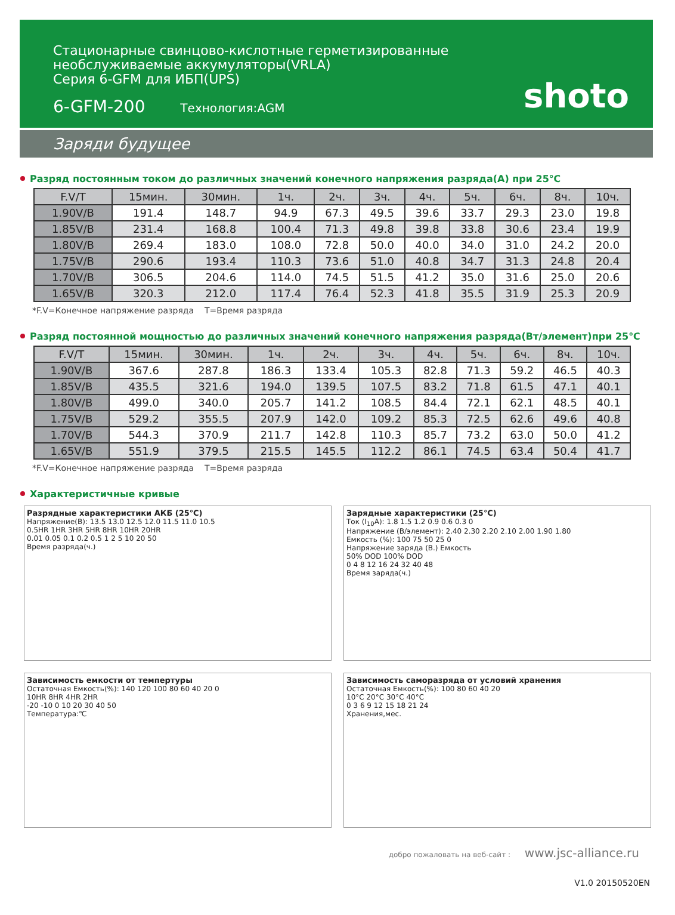Стационарные свинцово-кислотные герметизированные
необслуживаемые аккумуляторы(VRLA)
Серия 6-GFM для ИБП(UPS)
6-GFM-200 Технология:AGM
shoto
Заряди будущее
Разряд постоянным током до различных значений конечного напряжения разряда(А) при 25℃
| F.V/T | 15мин. | 30мин. | 1ч. | 2ч. | 3ч. | 4ч. | 5ч. | 6ч. | 8ч. | 10ч. |
| --- | --- | --- | --- | --- | --- | --- | --- | --- | --- | --- |
| 1.90V/B | 191.4 | 148.7 | 94.9 | 67.3 | 49.5 | 39.6 | 33.7 | 29.3 | 23.0 | 19.8 |
| 1.85V/B | 231.4 | 168.8 | 100.4 | 71.3 | 49.8 | 39.8 | 33.8 | 30.6 | 23.4 | 19.9 |
| 1.80V/B | 269.4 | 183.0 | 108.0 | 72.8 | 50.0 | 40.0 | 34.0 | 31.0 | 24.2 | 20.0 |
| 1.75V/B | 290.6 | 193.4 | 110.3 | 73.6 | 51.0 | 40.8 | 34.7 | 31.3 | 24.8 | 20.4 |
| 1.70V/B | 306.5 | 204.6 | 114.0 | 74.5 | 51.5 | 41.2 | 35.0 | 31.6 | 25.0 | 20.6 |
| 1.65V/B | 320.3 | 212.0 | 117.4 | 76.4 | 52.3 | 41.8 | 35.5 | 31.9 | 25.3 | 20.9 |
*F.V=Конечное напряжение разряда T=Время разряда
Разряд постоянной мощностью до различных значений конечного напряжения разряда(Вт/элемент)при 25℃
| F.V/T | 15мин. | 30мин. | 1ч. | 2ч. | 3ч. | 4ч. | 5ч. | 6ч. | 8ч. | 10ч. |
| --- | --- | --- | --- | --- | --- | --- | --- | --- | --- | --- |
| 1.90V/B | 367.6 | 287.8 | 186.3 | 133.4 | 105.3 | 82.8 | 71.3 | 59.2 | 46.5 | 40.3 |
| 1.85V/B | 435.5 | 321.6 | 194.0 | 139.5 | 107.5 | 83.2 | 71.8 | 61.5 | 47.1 | 40.1 |
| 1.80V/B | 499.0 | 340.0 | 205.7 | 141.2 | 108.5 | 84.4 | 72.1 | 62.1 | 48.5 | 40.1 |
| 1.75V/B | 529.2 | 355.5 | 207.9 | 142.0 | 109.2 | 85.3 | 72.5 | 62.6 | 49.6 | 40.8 |
| 1.70V/B | 544.3 | 370.9 | 211.7 | 142.8 | 110.3 | 85.7 | 73.2 | 63.0 | 50.0 | 41.2 |
| 1.65V/B | 551.9 | 379.5 | 215.5 | 145.5 | 112.2 | 86.1 | 74.5 | 63.4 | 50.4 | 41.7 |
*F.V=Конечное напряжение разряда T=Время разряда
Характеристичные кривые
Разрядные характеристики АКБ (25℃)
Напряжение(В): 13.5 13.0 12.5 12.0 11.5 11.0 10.5
0.5HR 1HR 3HR 5HR 8HR 10HR 20HR
0.01 0.05 0.1 0.2 0.5 1 2 5 10 20 50
Время разряда(ч.)
Зарядные характеристики (25℃)
Ток (I<sub>10</sub>A): 1.8 1.5 1.2 0.9 0.6 0.3 0
Напряжение (В/элемент): 2.40 2.30 2.20 2.10 2.00 1.90 1.80
Емкость (%): 100 75 50 25 0
Напряжение заряда (В.) Емкость
50% DOD 100% DOD
0 4 8 12 16 24 32 40 48
Время заряда(ч.)
Зависимость емкости от темпертуры
Остаточная Емкость(%): 140 120 100 80 60 40 20 0
10HR 8HR 4HR 2HR
-20 -10 0 10 20 30 40 50
Температура:℃
Зависимость саморазряда от условий хранения
Остаточная Емкость(%): 100 80 60 40 20
10°C 20°C 30°C 40°C
0 3 6 9 12 15 18 21 24
Хранения,мес.
добро пожаловать на веб-сайт : www.jsc-alliance.ru
V1.0 20150520EN